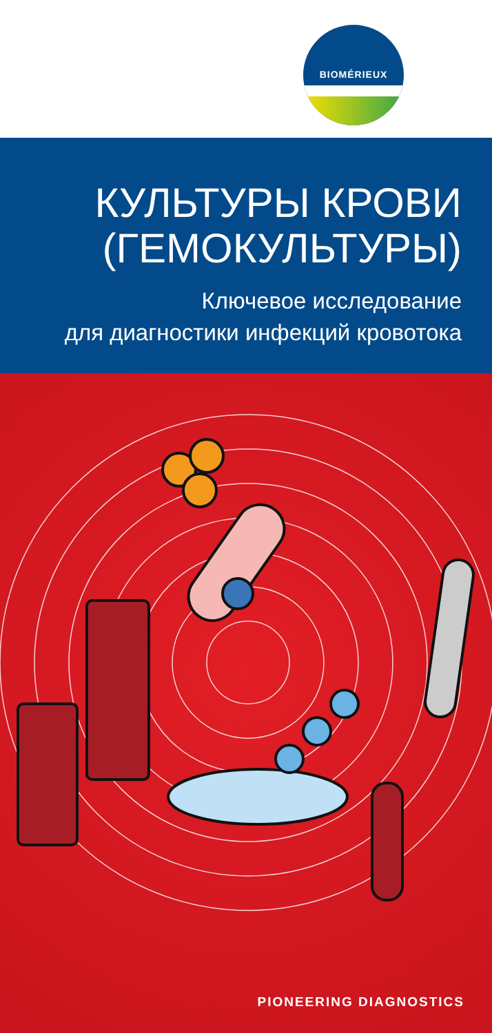BIOMÉRIEUX
КУЛЬТУРЫ КРОВИ
(ГЕМОКУЛЬТУРЫ)
Ключевое исследование
для диагностики инфекций кровотока
PIONEERING DIAGNOSTICS